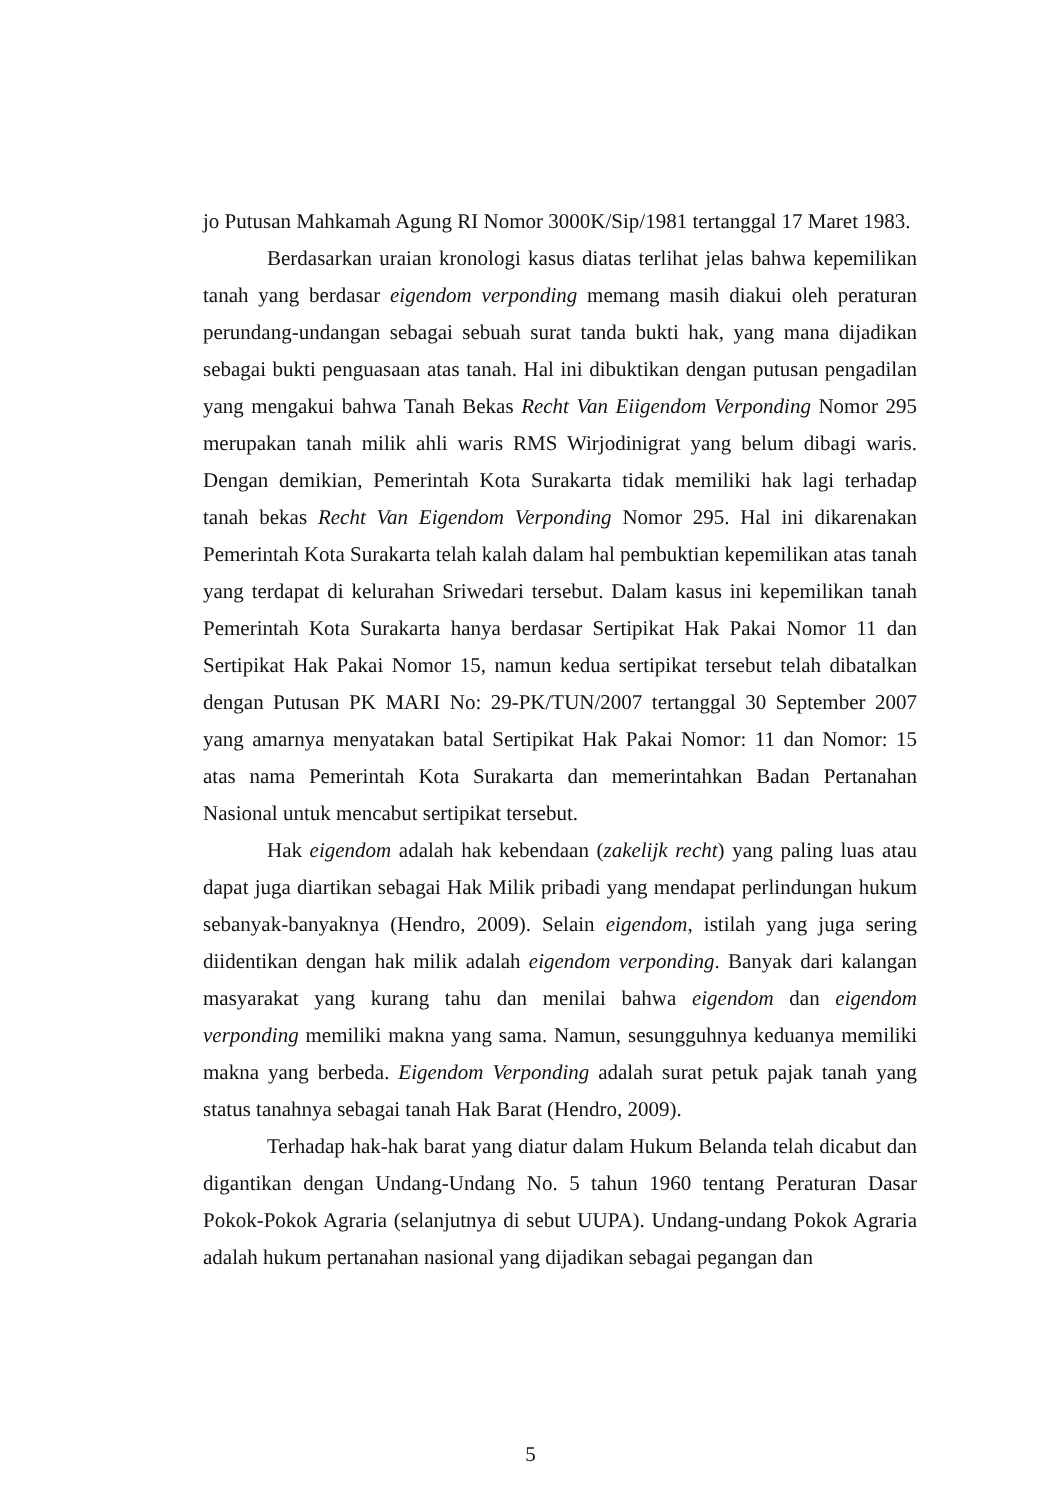jo Putusan Mahkamah Agung RI Nomor 3000K/Sip/1981 tertanggal 17 Maret 1983.
Berdasarkan uraian kronologi kasus diatas terlihat jelas bahwa kepemilikan tanah yang berdasar eigendom verponding memang masih diakui oleh peraturan perundang-undangan sebagai sebuah surat tanda bukti hak, yang mana dijadikan sebagai bukti penguasaan atas tanah. Hal ini dibuktikan dengan putusan pengadilan yang mengakui bahwa Tanah Bekas Recht Van Eiigendom Verponding Nomor 295 merupakan tanah milik ahli waris RMS Wirjodinigrat yang belum dibagi waris. Dengan demikian, Pemerintah Kota Surakarta tidak memiliki hak lagi terhadap tanah bekas Recht Van Eigendom Verponding Nomor 295. Hal ini dikarenakan Pemerintah Kota Surakarta telah kalah dalam hal pembuktian kepemilikan atas tanah yang terdapat di kelurahan Sriwedari tersebut. Dalam kasus ini kepemilikan tanah Pemerintah Kota Surakarta hanya berdasar Sertipikat Hak Pakai Nomor 11 dan Sertipikat Hak Pakai Nomor 15, namun kedua sertipikat tersebut telah dibatalkan dengan Putusan PK MARI No: 29-PK/TUN/2007 tertanggal 30 September 2007 yang amarnya menyatakan batal Sertipikat Hak Pakai Nomor: 11 dan Nomor: 15 atas nama Pemerintah Kota Surakarta dan memerintahkan Badan Pertanahan Nasional untuk mencabut sertipikat tersebut.
Hak eigendom adalah hak kebendaan (zakelijk recht) yang paling luas atau dapat juga diartikan sebagai Hak Milik pribadi yang mendapat perlindungan hukum sebanyak-banyaknya (Hendro, 2009). Selain eigendom, istilah yang juga sering diidentikan dengan hak milik adalah eigendom verponding. Banyak dari kalangan masyarakat yang kurang tahu dan menilai bahwa eigendom dan eigendom verponding memiliki makna yang sama. Namun, sesungguhnya keduanya memiliki makna yang berbeda. Eigendom Verponding adalah surat petuk pajak tanah yang status tanahnya sebagai tanah Hak Barat (Hendro, 2009).
Terhadap hak-hak barat yang diatur dalam Hukum Belanda telah dicabut dan digantikan dengan Undang-Undang No. 5 tahun 1960 tentang Peraturan Dasar Pokok-Pokok Agraria (selanjutnya di sebut UUPA). Undang-undang Pokok Agraria adalah hukum pertanahan nasional yang dijadikan sebagai pegangan dan
5